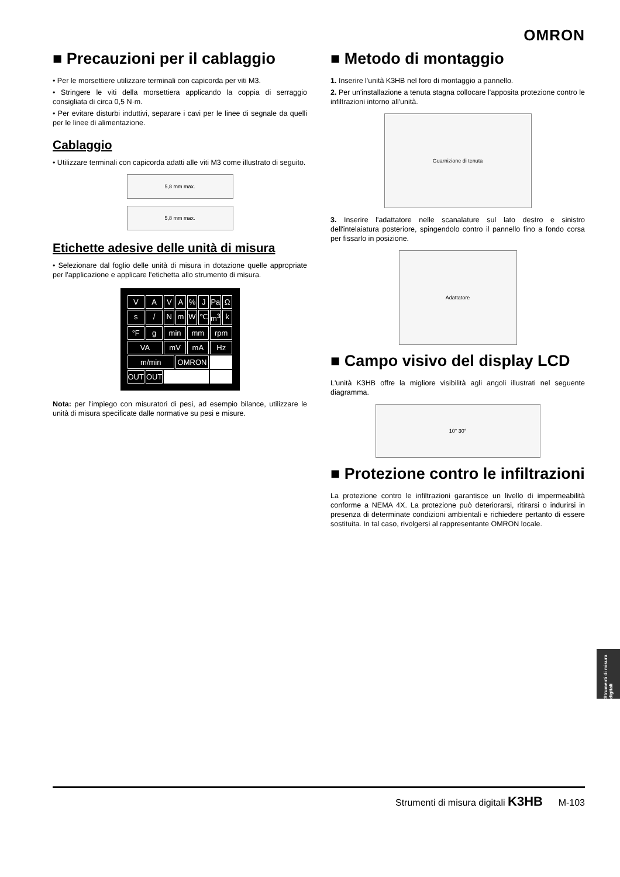OMRON
■ Precauzioni per il cablaggio
• Per le morsettiere utilizzare terminali con capicorda per viti M3.
• Stringere le viti della morsettiera applicando la coppia di serraggio consigliata di circa 0,5 N·m.
• Per evitare disturbi induttivi, separare i cavi per le linee di segnale da quelli per le linee di alimentazione.
Cablaggio
• Utilizzare terminali con capicorda adatti alle viti M3 come illustrato di seguito.
5,8 mm max.
5,8 mm max.
Etichette adesive delle unità di misura
• Selezionare dal foglio delle unità di misura in dotazione quelle appropriate per l'applicazione e applicare l'etichetta allo strumento di misura.
VAVA% J Pa Ω s / NmW ℃ m<sup>3</sup> k °F g min mm rpm VA mV mA Hz m/min OMRON OUT OUT
Nota: per l'impiego con misuratori di pesi, ad esempio bilance, utilizzare le unità di misura specificate dalle normative su pesi e misure.
■ Metodo di montaggio
1. Inserire l'unità K3HB nel foro di montaggio a pannello.
2. Per un'installazione a tenuta stagna collocare l'apposita protezione contro le infiltrazioni intorno all'unità.
Guarnizione di tenuta
3. Inserire l'adattatore nelle scanalature sul lato destro e sinistro dell'intelaiatura posteriore, spingendolo contro il pannello fino a fondo corsa per fissarlo in posizione.
Adattatore
■ Campo visivo del display LCD
L'unità K3HB offre la migliore visibilità agli angoli illustrati nel seguente diagramma.
10° 30°
■ Protezione contro le infiltrazioni
La protezione contro le infiltrazioni garantisce un livello di impermeabilità conforme a NEMA 4X. La protezione può deteriorarsi, ritirarsi o indurirsi in presenza di determinate condizioni ambientali e richiedere pertanto di essere sostituita. In tal caso, rivolgersi al rappresentante OMRON locale.
Strumenti di misura digitali
Strumenti di misura digitali K3HB M-103